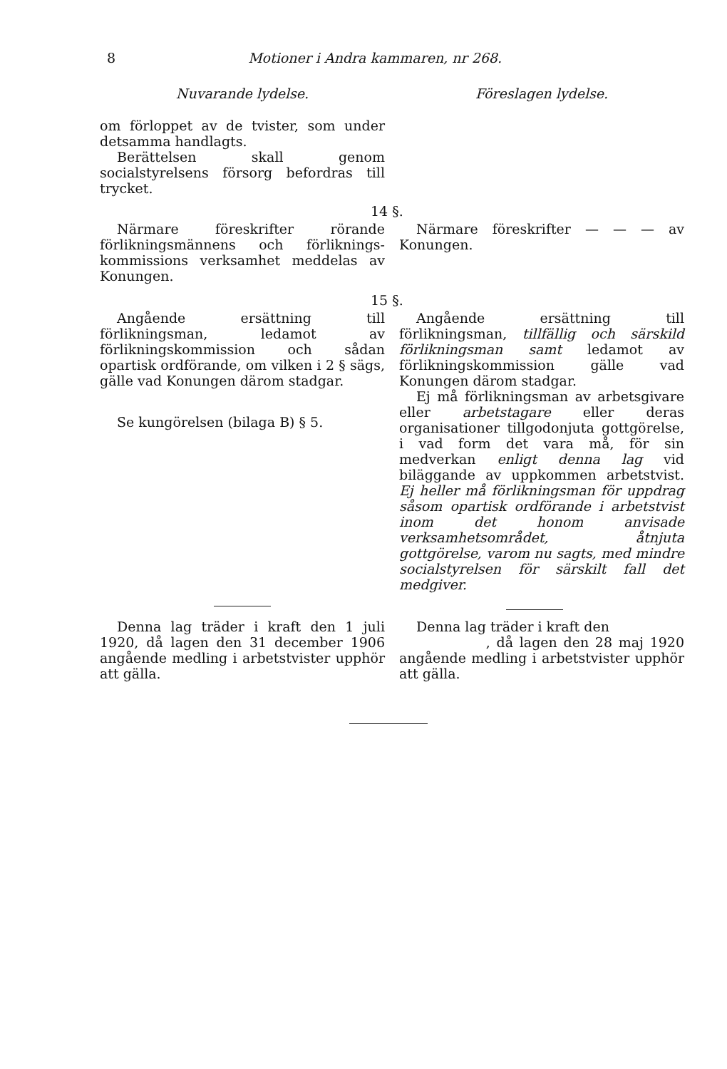8 Motioner i Andra kammaren, nr 268.
Nuvarande lydelse. Föreslagen lydelse.
om förloppet av de tvister, som under detsamma handlagts.
Berättelsen skall genom socialstyrelsens försorg befordras till trycket.
14 §.
Närmare föreskrifter rörande förlikningsmännens och förliknings­kommissions verksamhet meddelas av Konungen.
Närmare föreskrifter — — — av Konungen.
15 §.
Angående ersättning till förlikningsman, ledamot av förlikningskommission och sådan opartisk ordförande, om vilken i 2 § sägs, gälle vad Konungen därom stadgar.
Se kungörelsen (bilaga B) § 5.
Angående ersättning till förlikningsman, tillfällig och särskild förlikningsman samt ledamot av förlikningskommission gälle vad Konungen därom stadgar.
Ej må förlikningsman av arbetsgivare eller arbetstagare eller deras organisationer tillgodonjuta gottgörelse, i vad form det vara må, för sin medverkan enligt denna lag vid biläggande av uppkommen arbetstvist. Ej heller må förlikningsman för uppdrag såsom opartisk ordförande i arbetstvist inom det honom anvisade verksamhetsområdet, åtnjuta gottgörelse, varom nu sagts, med mindre socialstyrelsen för särskilt fall det medgiver.
Denna lag träder i kraft den 1 juli 1920, då lagen den 31 december 1906 angående medling i arbetstvister upphör att gälla.
Denna lag träder i kraft den
, då lagen den 28 maj 1920 angående medling i arbetstvister upphör att gälla.